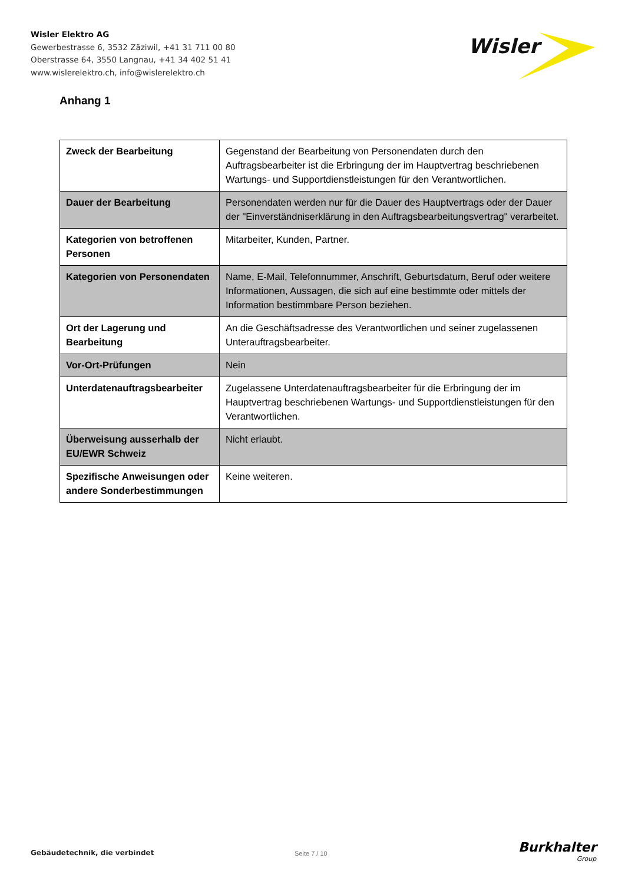Wisler Elektro AG
Gewerbestrasse 6, 3532 Zäziwil, +41 31 711 00 80
Oberstrasse 64, 3550 Langnau, +41 34 402 51 41
www.wislerelektro.ch, info@wislerelektro.ch
Wisler
Anhang 1
| Zweck der Bearbeitung | Gegenstand der Bearbeitung von Personendaten durch den Auftragsbearbeiter ist die Erbringung der im Hauptvertrag beschriebenen Wartungs- und Supportdienstleistungen für den Verantwortlichen. |
| Dauer der Bearbeitung | Personendaten werden nur für die Dauer des Hauptvertrags oder der Dauer der "Einverständniserklärung in den Auftragsbearbeitungsvertrag" verarbeitet. |
| Kategorien von betroffenen Personen | Mitarbeiter, Kunden, Partner. |
| Kategorien von Personendaten | Name, E-Mail, Telefonnummer, Anschrift, Geburtsdatum, Beruf oder weitere Informationen, Aussagen, die sich auf eine bestimmte oder mittels der Information bestimmbare Person beziehen. |
| Ort der Lagerung und Bearbeitung | An die Geschäftsadresse des Verantwortlichen und seiner zugelassenen Unterauftragsbearbeiter. |
| Vor-Ort-Prüfungen | Nein |
| Unterdatenauftragsbearbeiter | Zugelassene Unterdatenauftragsbearbeiter für die Erbringung der im Hauptvertrag beschriebenen Wartungs- und Supportdienstleistungen für den Verantwortlichen. |
| Überweisung ausserhalb der EU/EWR Schweiz | Nicht erlaubt. |
| Spezifische Anweisungen oder andere Sonderbestimmungen | Keine weiteren. |
Gebäudetechnik, die verbindet Seite 7 / 10 Burkhalter
Group